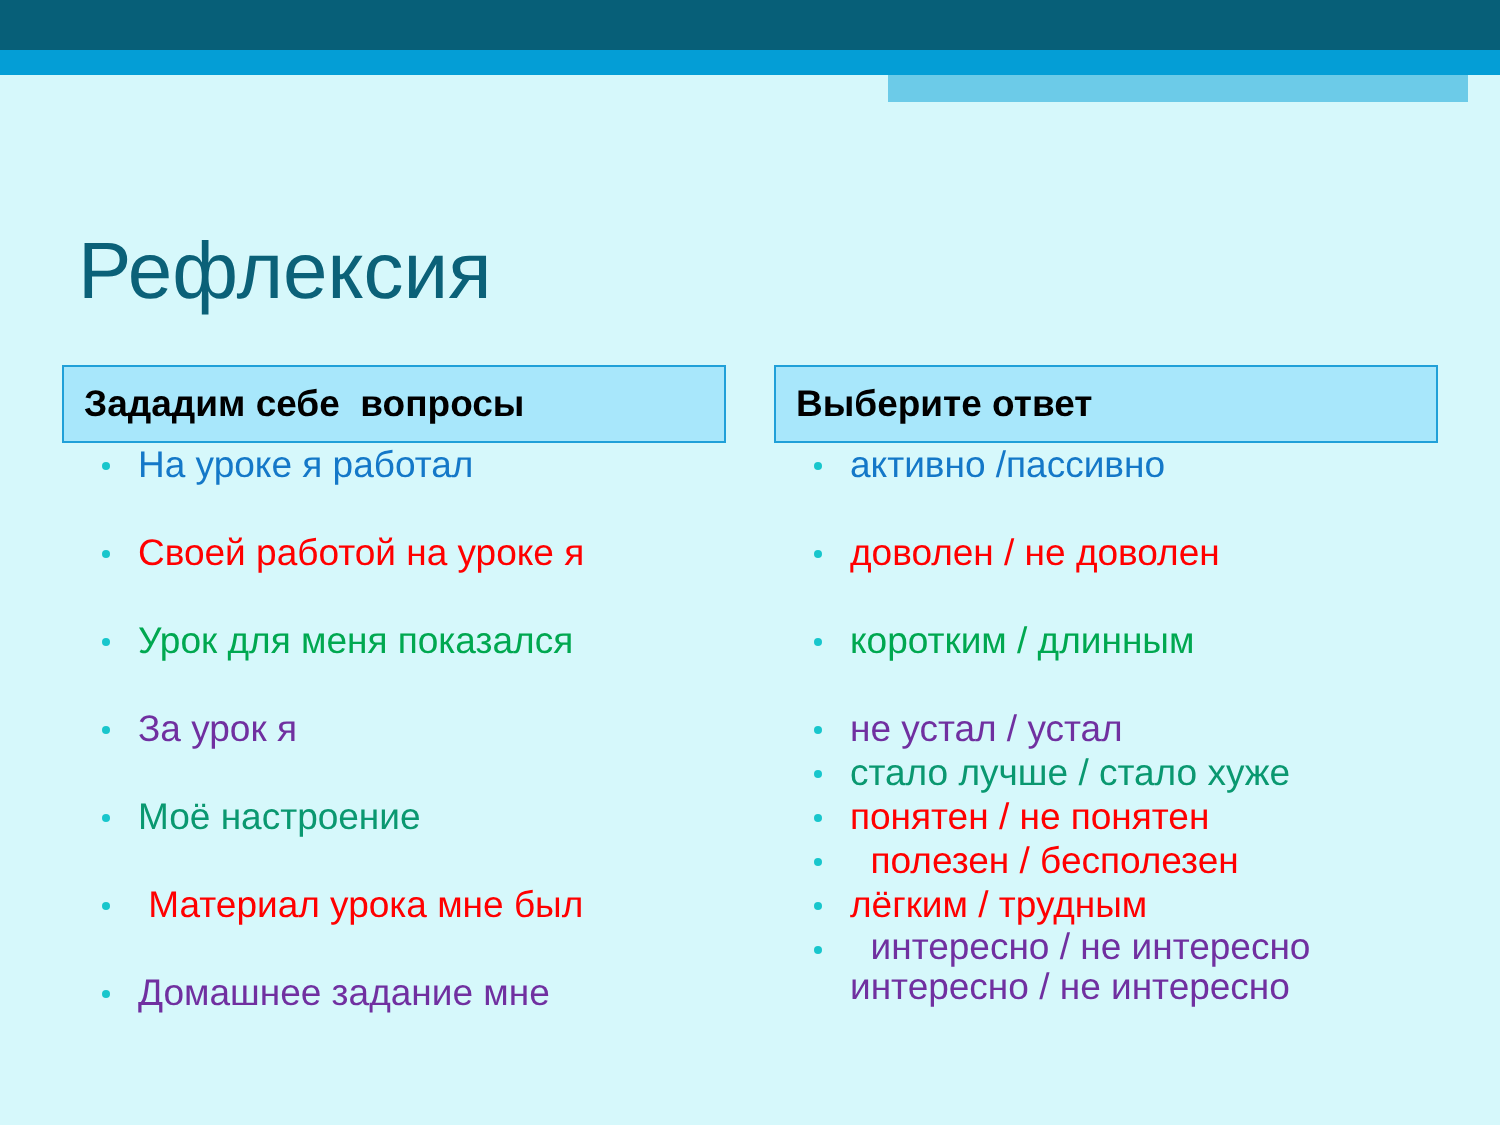Рефлексия
Зададим себе вопросы
На уроке я работал
Своей работой на уроке я
Урок для меня показался
За урок я
Моё настроение
Материал урока мне был
Домашнее задание мне
Выберите ответ
активно /пассивно
доволен / не доволен
коротким / длинным
не устал / устал
стало лучше / стало хуже
понятен / не понятен
полезен / бесполезен
лёгким / трудным
интересно / не интересно интересно / не интересно